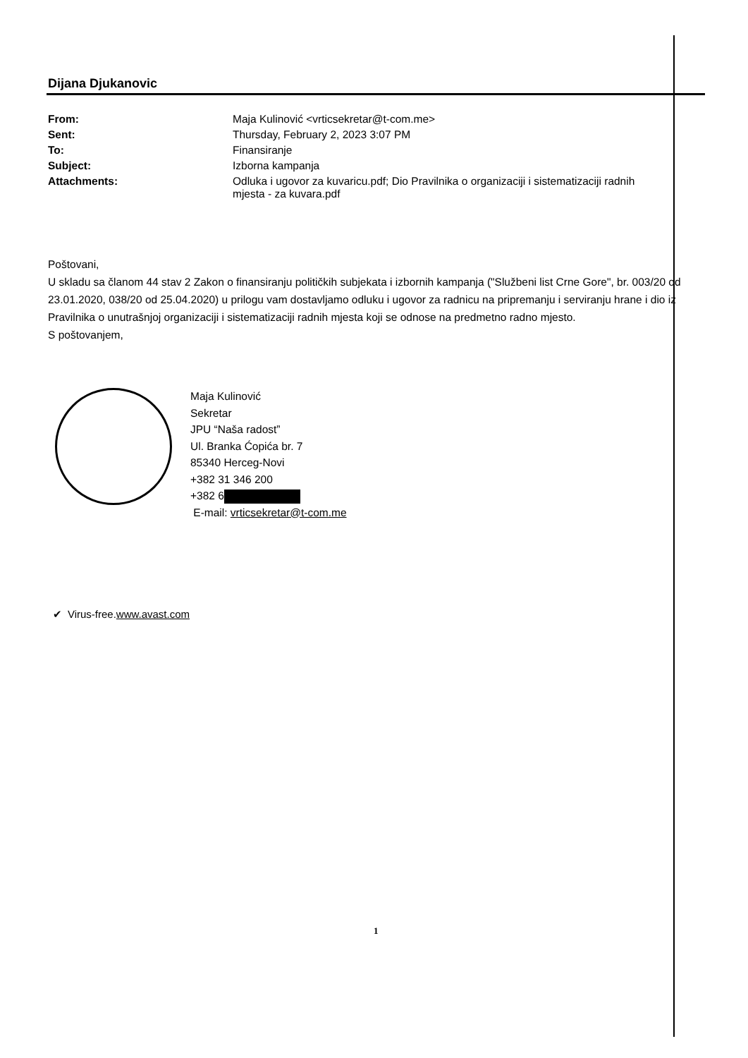Dijana Djukanovic
| From: | Maja Kulinović <vrticsekretar@t-com.me> |
| Sent: | Thursday, February 2, 2023 3:07 PM |
| To: | Finansiranje |
| Subject: | Izborna kampanja |
| Attachments: | Odluka i ugovor za kuvaricu.pdf; Dio Pravilnika o organizaciji i sistematizaciji radnih mjesta - za kuvara.pdf |
Poštovani,
U skladu sa članom 44 stav 2 Zakon o finansiranju političkih subjekata i izbornih kampanja ("Službeni list Crne Gore", br. 003/20 od 23.01.2020, 038/20 od 25.04.2020) u prilogu vam dostavljamo odluku i ugovor za radnicu na pripremanju i serviranju hrane i dio iz Pravilnika o unutrašnjoj organizaciji i sistematizaciji radnih mjesta koji se odnose na predmetno radno mjesto.
S poštovanjem,
Maja Kulinović
Sekretar
JPU “Naša radost”
Ul. Branka Ćopića br. 7
85340 Herceg-Novi
+382 31 346 200
+382 6
E-mail: vrticsekretar@t-com.me
✔ Virus-free.www.avast.com
1